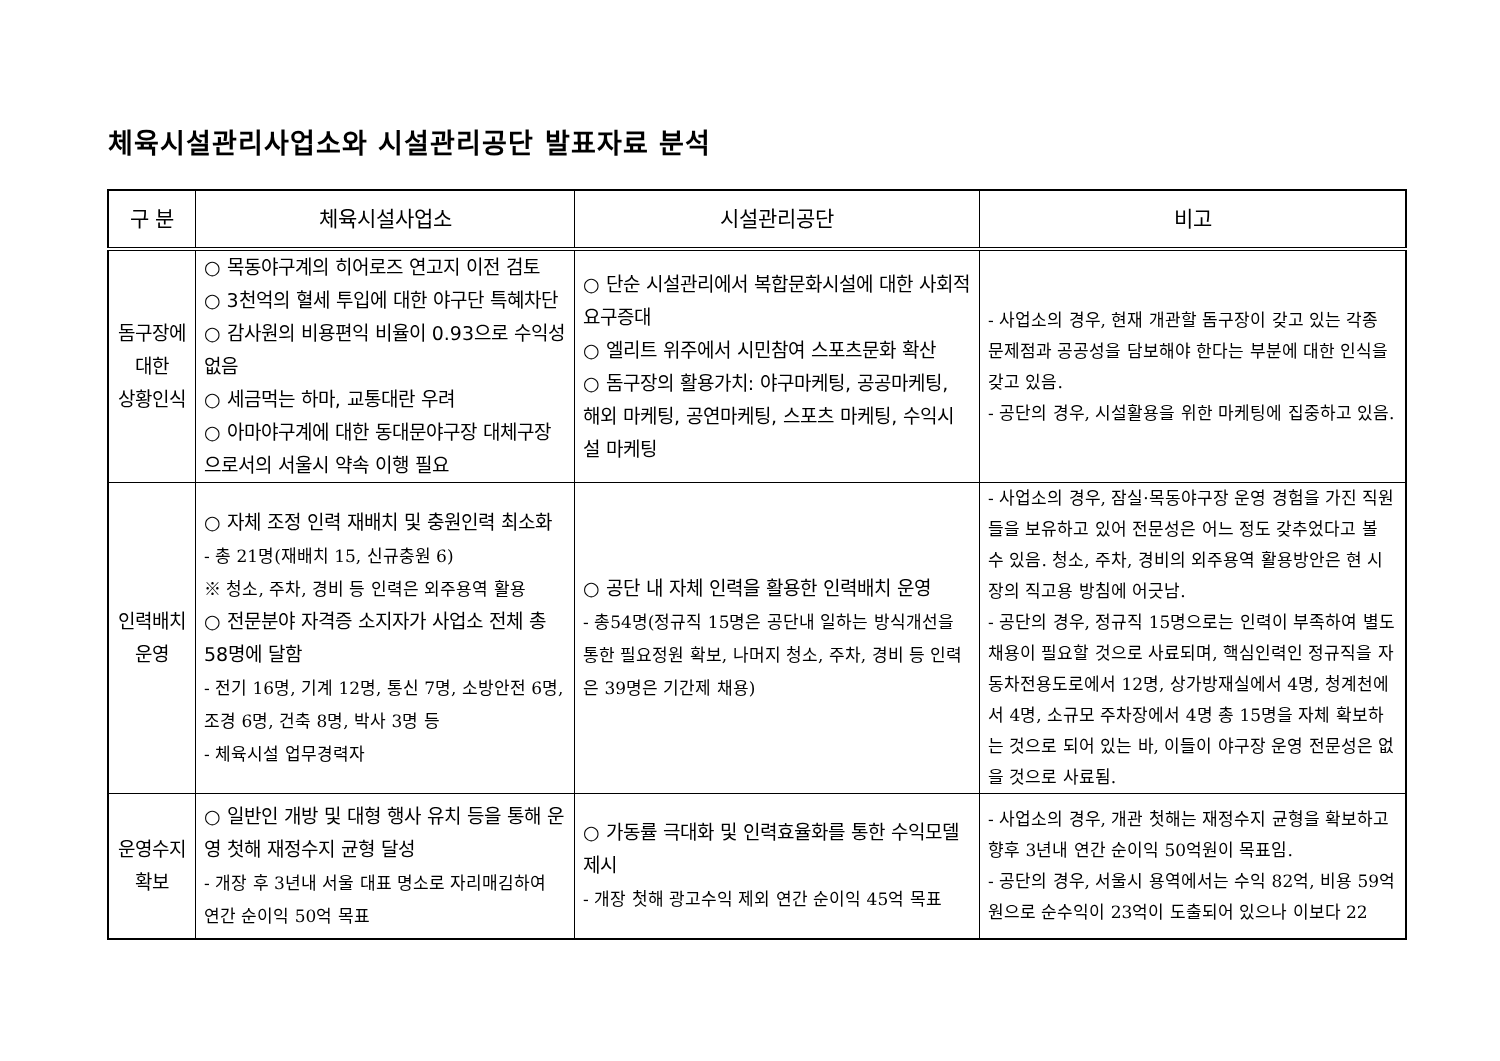체육시설관리사업소와 시설관리공단 발표자료 분석
| 구 분 | 체육시설사업소 | 시설관리공단 | 비고 |
| --- | --- | --- | --- |
| 돔구장에 대한 상황인식 | ○ 목동야구계의 히어로즈 연고지 이전 검토 ○ 3천억의 혈세 투입에 대한 야구단 특혜차단 ○ 감사원의 비용편익 비율이 0.93으로 수익성 없음 ○ 세금먹는 하마, 교통대란 우려 ○ 아마야구계에 대한 동대문야구장 대체구장으로서의 서울시 약속 이행 필요 | ○ 단순 시설관리에서 복합문화시설에 대한 사회적 요구증대 ○ 엘리트 위주에서 시민참여 스포츠문화 확산 ○ 돔구장의 활용가치: 야구마케팅, 공공마케팅, 해외 마케팅, 공연마케팅, 스포츠 마케팅, 수익시설 마케팅 | - 사업소의 경우, 현재 개관할 돔구장이 갖고 있는 각종 문제점과 공공성을 담보해야 한다는 부분에 대한 인식을 갖고 있음. - 공단의 경우, 시설활용을 위한 마케팅에 집중하고 있음. |
| 인력배치 운영 | ○ 자체 조정 인력 재배치 및 충원인력 최소화 - 총 21명(재배치 15, 신규충원 6) ※ 청소, 주차, 경비 등 인력은 외주용역 활용 ○ 전문분야 자격증 소지자가 사업소 전체 총 58명에 달함 - 전기 16명, 기계 12명, 통신 7명, 소방안전 6명, 조경 6명, 건축 8명, 박사 3명 등 - 체육시설 업무경력자 | ○ 공단 내 자체 인력을 활용한 인력배치 운영 - 총54명(정규직 15명은 공단내 일하는 방식개선을 통한 필요정원 확보, 나머지 청소, 주차, 경비 등 인력은 39명은 기간제 채용) | - 사업소의 경우, 잠실·목동야구장 운영 경험을 가진 직원들을 보유하고 있어 전문성은 어느 정도 갖추었다고 볼 수 있음. 청소, 주차, 경비의 외주용역 활용방안은 현 시장의 직고용 방침에 어긋남. - 공단의 경우, 정규직 15명으로는 인력이 부족하여 별도 채용이 필요할 것으로 사료되며, 핵심인력인 정규직을 자동차전용도로에서 12명, 상가방재실에서 4명, 청계천에서 4명, 소규모 주차장에서 4명 총 15명을 자체 확보하는 것으로 되어 있는 바, 이들이 야구장 운영 전문성은 없을 것으로 사료됨. |
| 운영수지 확보 | ○ 일반인 개방 및 대형 행사 유치 등을 통해 운영 첫해 재정수지 균형 달성 - 개장 후 3년내 서울 대표 명소로 자리매김하여 연간 순이익 50억 목표 | ○ 가동률 극대화 및 인력효율화를 통한 수익모델 제시 - 개장 첫해 광고수익 제외 연간 순이익 45억 목표 | - 사업소의 경우, 개관 첫해는 재정수지 균형을 확보하고 향후 3년내 연간 순이익 50억원이 목표임. - 공단의 경우, 서울시 용역에서는 수익 82억, 비용 59억원으로 순수익이 23억이 도출되어 있으나 이보다 22 |